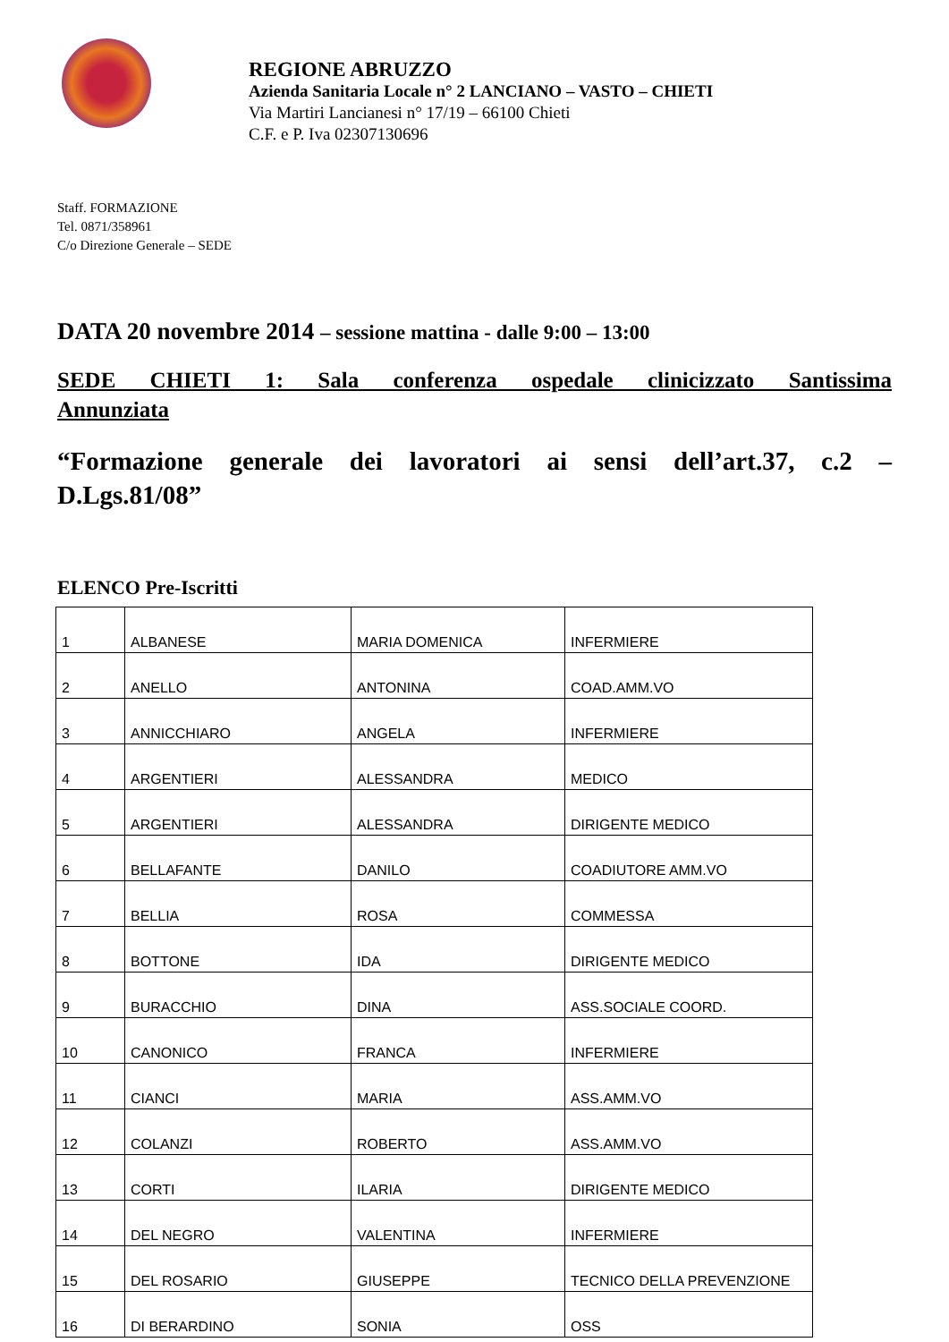REGIONE ABRUZZO
Azienda Sanitaria Locale n° 2 LANCIANO – VASTO – CHIETI
Via Martiri Lancianesi n° 17/19 – 66100 Chieti
C.F. e P. Iva 02307130696
Staff. FORMAZIONE
Tel. 0871/358961
C/o Direzione Generale – SEDE
DATA 20 novembre 2014 – sessione mattina - dalle 9:00 – 13:00
SEDE CHIETI 1: Sala conferenza ospedale clinicizzato Santissima Annunziata
“Formazione generale dei lavoratori ai sensi dell’art.37, c.2 – D.Lgs.81/08”
ELENCO Pre-Iscritti
| 1 | ALBANESE | MARIA DOMENICA | INFERMIERE |
| 2 | ANELLO | ANTONINA | COAD.AMM.VO |
| 3 | ANNICCHIARO | ANGELA | INFERMIERE |
| 4 | ARGENTIERI | ALESSANDRA | MEDICO |
| 5 | ARGENTIERI | ALESSANDRA | DIRIGENTE MEDICO |
| 6 | BELLAFANTE | DANILO | COADIUTORE AMM.VO |
| 7 | BELLIA | ROSA | COMMESSA |
| 8 | BOTTONE | IDA | DIRIGENTE MEDICO |
| 9 | BURACCHIO | DINA | ASS.SOCIALE COORD. |
| 10 | CANONICO | FRANCA | INFERMIERE |
| 11 | CIANCI | MARIA | ASS.AMM.VO |
| 12 | COLANZI | ROBERTO | ASS.AMM.VO |
| 13 | CORTI | ILARIA | DIRIGENTE MEDICO |
| 14 | DEL NEGRO | VALENTINA | INFERMIERE |
| 15 | DEL ROSARIO | GIUSEPPE | TECNICO DELLA PREVENZIONE |
| 16 | DI BERARDINO | SONIA | OSS |